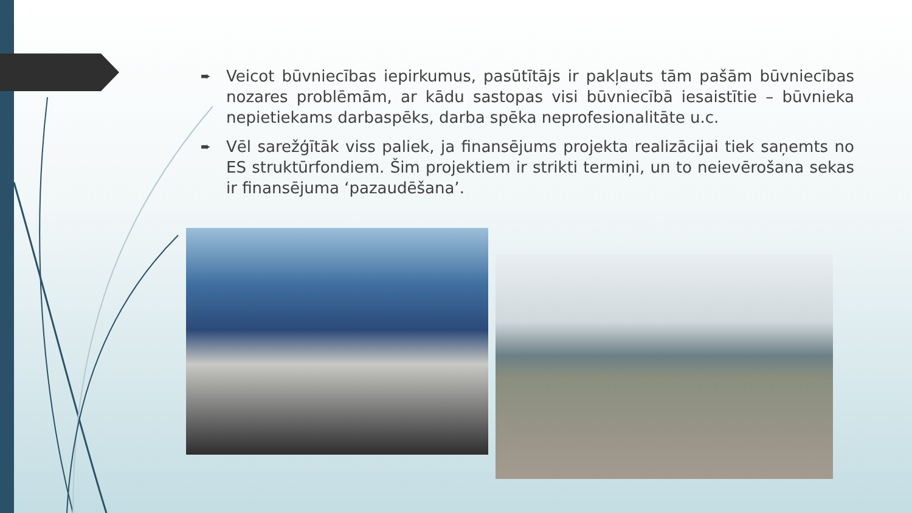➨ Veicot būvniecības iepirkumus, pasūtītājs ir pakļauts tām pašām būvniecības nozares problēmām, ar kādu sastopas visi būvniecībā iesaistītie – būvnieka nepietiekams darbaspēks, darba spēka neprofesionalitāte u.c.
➨ Vēl sarežģītāk viss paliek, ja finansējums projekta realizācijai tiek saņemts no ES struktūrfondiem. Šim projektiem ir strikti termiņi, un to neievērošana sekas ir finansējuma ‘pazaudēšana’.